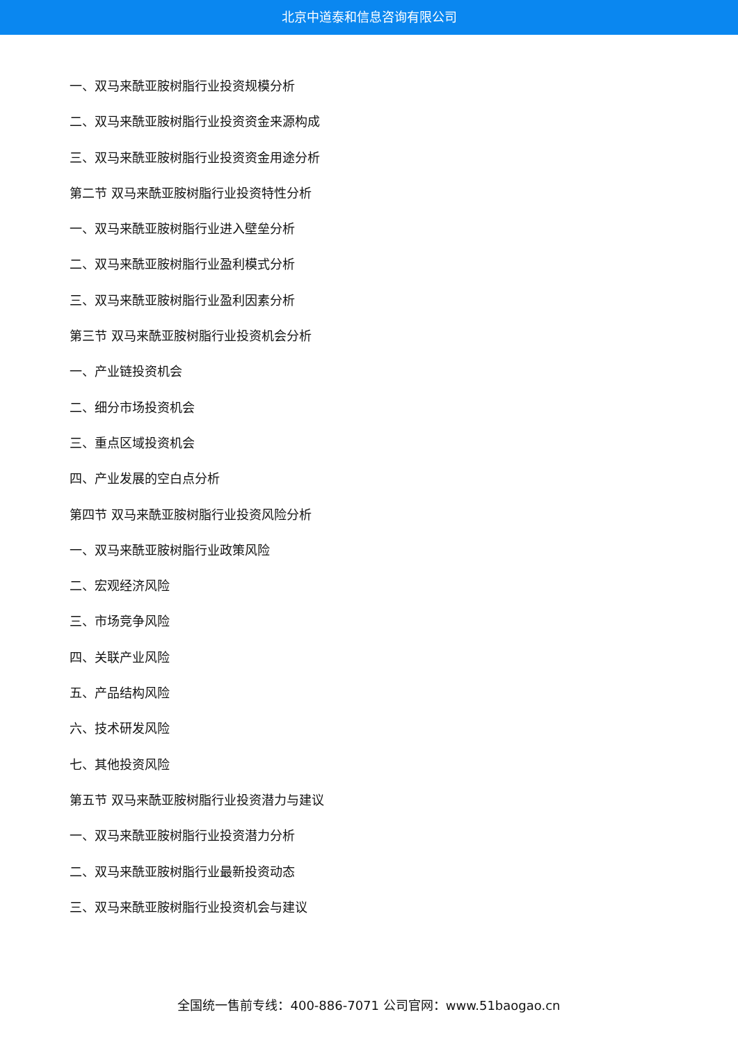北京中道泰和信息咨询有限公司
一、双马来酰亚胺树脂行业投资规模分析
二、双马来酰亚胺树脂行业投资资金来源构成
三、双马来酰亚胺树脂行业投资资金用途分析
第二节 双马来酰亚胺树脂行业投资特性分析
一、双马来酰亚胺树脂行业进入壁垒分析
二、双马来酰亚胺树脂行业盈利模式分析
三、双马来酰亚胺树脂行业盈利因素分析
第三节 双马来酰亚胺树脂行业投资机会分析
一、产业链投资机会
二、细分市场投资机会
三、重点区域投资机会
四、产业发展的空白点分析
第四节 双马来酰亚胺树脂行业投资风险分析
一、双马来酰亚胺树脂行业政策风险
二、宏观经济风险
三、市场竞争风险
四、关联产业风险
五、产品结构风险
六、技术研发风险
七、其他投资风险
第五节 双马来酰亚胺树脂行业投资潜力与建议
一、双马来酰亚胺树脂行业投资潜力分析
二、双马来酰亚胺树脂行业最新投资动态
三、双马来酰亚胺树脂行业投资机会与建议
全国统一售前专线：400-886-7071 公司官网：www.51baogao.cn